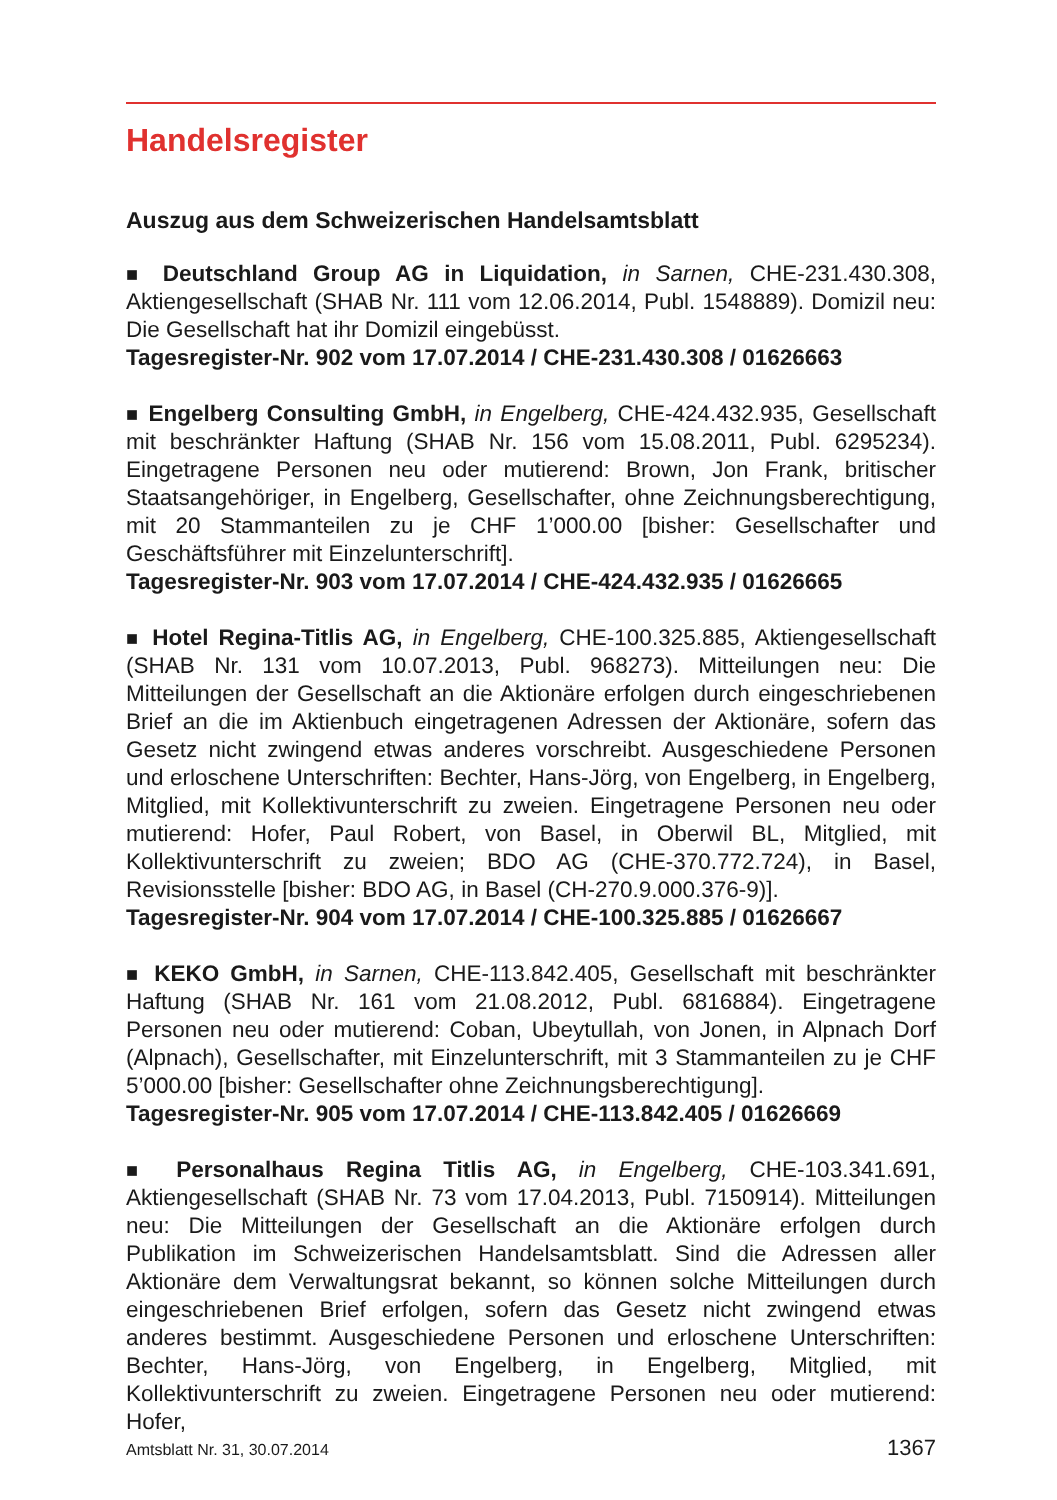Handelsregister
Auszug aus dem Schweizerischen Handelsamtsblatt
■ Deutschland Group AG in Liquidation, in Sarnen, CHE-231.430.308, Aktiengesellschaft (SHAB Nr. 111 vom 12.06.2014, Publ. 1548889). Domizil neu: Die Gesellschaft hat ihr Domizil eingebüsst.
Tagesregister-Nr. 902 vom 17.07.2014 / CHE-231.430.308 / 01626663
■ Engelberg Consulting GmbH, in Engelberg, CHE-424.432.935, Gesellschaft mit beschränkter Haftung (SHAB Nr. 156 vom 15.08.2011, Publ. 6295234). Eingetragene Personen neu oder mutierend: Brown, Jon Frank, britischer Staatsangehöriger, in Engelberg, Gesellschafter, ohne Zeichnungsberechtigung, mit 20 Stammanteilen zu je CHF 1’000.00 [bisher: Gesellschafter und Geschäftsführer mit Einzelunterschrift].
Tagesregister-Nr. 903 vom 17.07.2014 / CHE-424.432.935 / 01626665
■ Hotel Regina-Titlis AG, in Engelberg, CHE-100.325.885, Aktiengesellschaft (SHAB Nr. 131 vom 10.07.2013, Publ. 968273). Mitteilungen neu: Die Mitteilungen der Gesellschaft an die Aktionäre erfolgen durch eingeschriebenen Brief an die im Aktienbuch eingetragenen Adressen der Aktionäre, sofern das Gesetz nicht zwingend etwas anderes vorschreibt. Ausgeschiedene Personen und erloschene Unterschriften: Bechter, Hans-Jörg, von Engelberg, in Engelberg, Mitglied, mit Kollektivunterschrift zu zweien. Eingetragene Personen neu oder mutierend: Hofer, Paul Robert, von Basel, in Oberwil BL, Mitglied, mit Kollektivunterschrift zu zweien; BDO AG (CHE-370.772.724), in Basel, Revisionsstelle [bisher: BDO AG, in Basel (CH-270.9.000.376-9)].
Tagesregister-Nr. 904 vom 17.07.2014 / CHE-100.325.885 / 01626667
■ KEKO GmbH, in Sarnen, CHE-113.842.405, Gesellschaft mit beschränkter Haftung (SHAB Nr. 161 vom 21.08.2012, Publ. 6816884). Eingetragene Personen neu oder mutierend: Coban, Ubeytullah, von Jonen, in Alpnach Dorf (Alpnach), Gesellschafter, mit Einzelunterschrift, mit 3 Stammanteilen zu je CHF 5’000.00 [bisher: Gesellschafter ohne Zeichnungsberechtigung].
Tagesregister-Nr. 905 vom 17.07.2014 / CHE-113.842.405 / 01626669
■ Personalhaus Regina Titlis AG, in Engelberg, CHE-103.341.691, Aktiengesellschaft (SHAB Nr. 73 vom 17.04.2013, Publ. 7150914). Mitteilungen neu: Die Mitteilungen der Gesellschaft an die Aktionäre erfolgen durch Publikation im Schweizerischen Handelsamtsblatt. Sind die Adressen aller Aktionäre dem Verwaltungsrat bekannt, so können solche Mitteilungen durch eingeschriebenen Brief erfolgen, sofern das Gesetz nicht zwingend etwas anderes bestimmt. Ausgeschiedene Personen und erloschene Unterschriften: Bechter, Hans-Jörg, von Engelberg, in Engelberg, Mitglied, mit Kollektivunterschrift zu zweien. Eingetragene Personen neu oder mutierend: Hofer,
Amtsblatt Nr. 31, 30.07.2014 1367